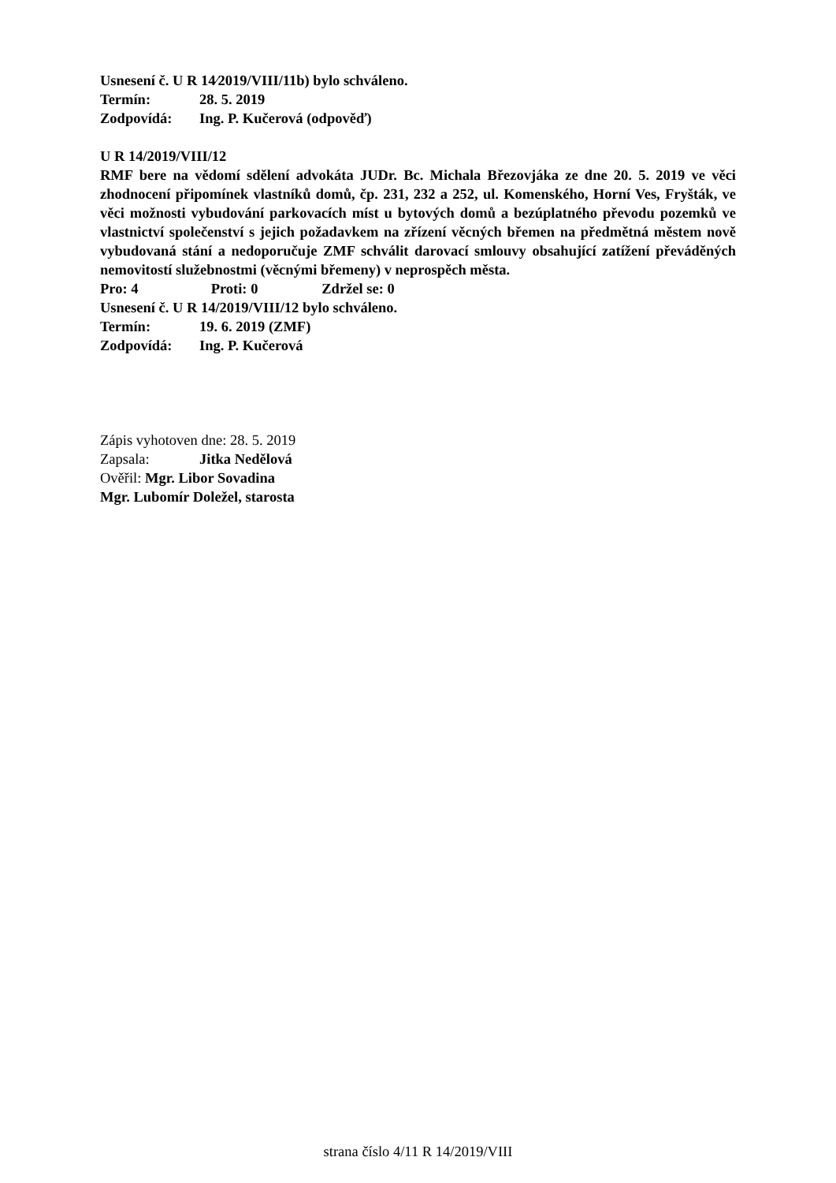Usnesení č. U R 14⁄2019/VIII/11b) bylo schváleno.
Termín: 28. 5. 2019
Zodpovídá: Ing. P. Kučerová (odpověď)
U R 14/2019/VIII/12
RMF bere na vědomí sdělení advokáta JUDr. Bc. Michala Březovjáka ze dne 20. 5. 2019 ve věci zhodnocení připomínek vlastníků domů, čp. 231, 232 a 252, ul. Komenského, Horní Ves, Fryšták, ve věci možnosti vybudování parkovacích míst u bytových domů a bezúplatného převodu pozemků ve vlastnictví společenství s jejich požadavkem na zřízení věcných břemen na předmětná městem nově vybudovaná stání a nedoporučuje ZMF schválit darovací smlouvy obsahující zatížení převáděných nemovitostí služebnostmi (věcnými břemeny) v neprospěch města.
Pro: 4 Proti: 0 Zdržel se: 0
Usnesení č. U R 14/2019/VIII/12 bylo schváleno.
Termín: 19. 6. 2019 (ZMF)
Zodpovídá: Ing. P. Kučerová
Zápis vyhotoven dne: 28. 5. 2019
Zapsala: Jitka Nedělová
Ověřil: Mgr. Libor Sovadina
Mgr. Lubomír Doležel, starosta
strana číslo 4/11 R 14/2019/VIII